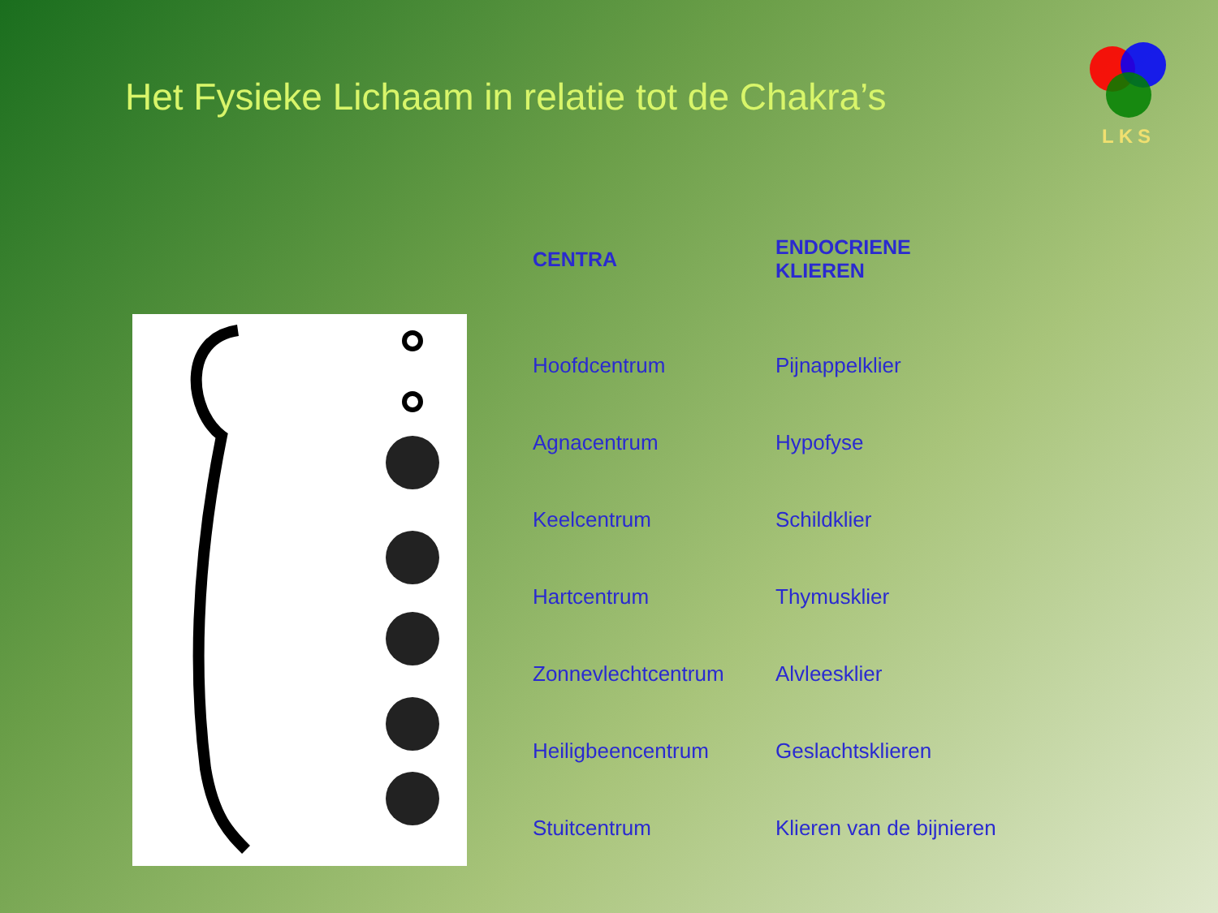Het Fysieke Lichaam in relatie tot de Chakra’s
LKS
| CENTRA | ENDOCRIENE KLIEREN |
| --- | --- |
| Hoofdcentrum | Pijnappelklier |
| Agnacentrum | Hypofyse |
| Keelcentrum | Schildklier |
| Hartcentrum | Thymusklier |
| Zonnevlechtcentrum | Alvleesklier |
| Heiligbeencentrum | Geslachtsklieren |
| Stuitcentrum | Klieren van de bijnieren |